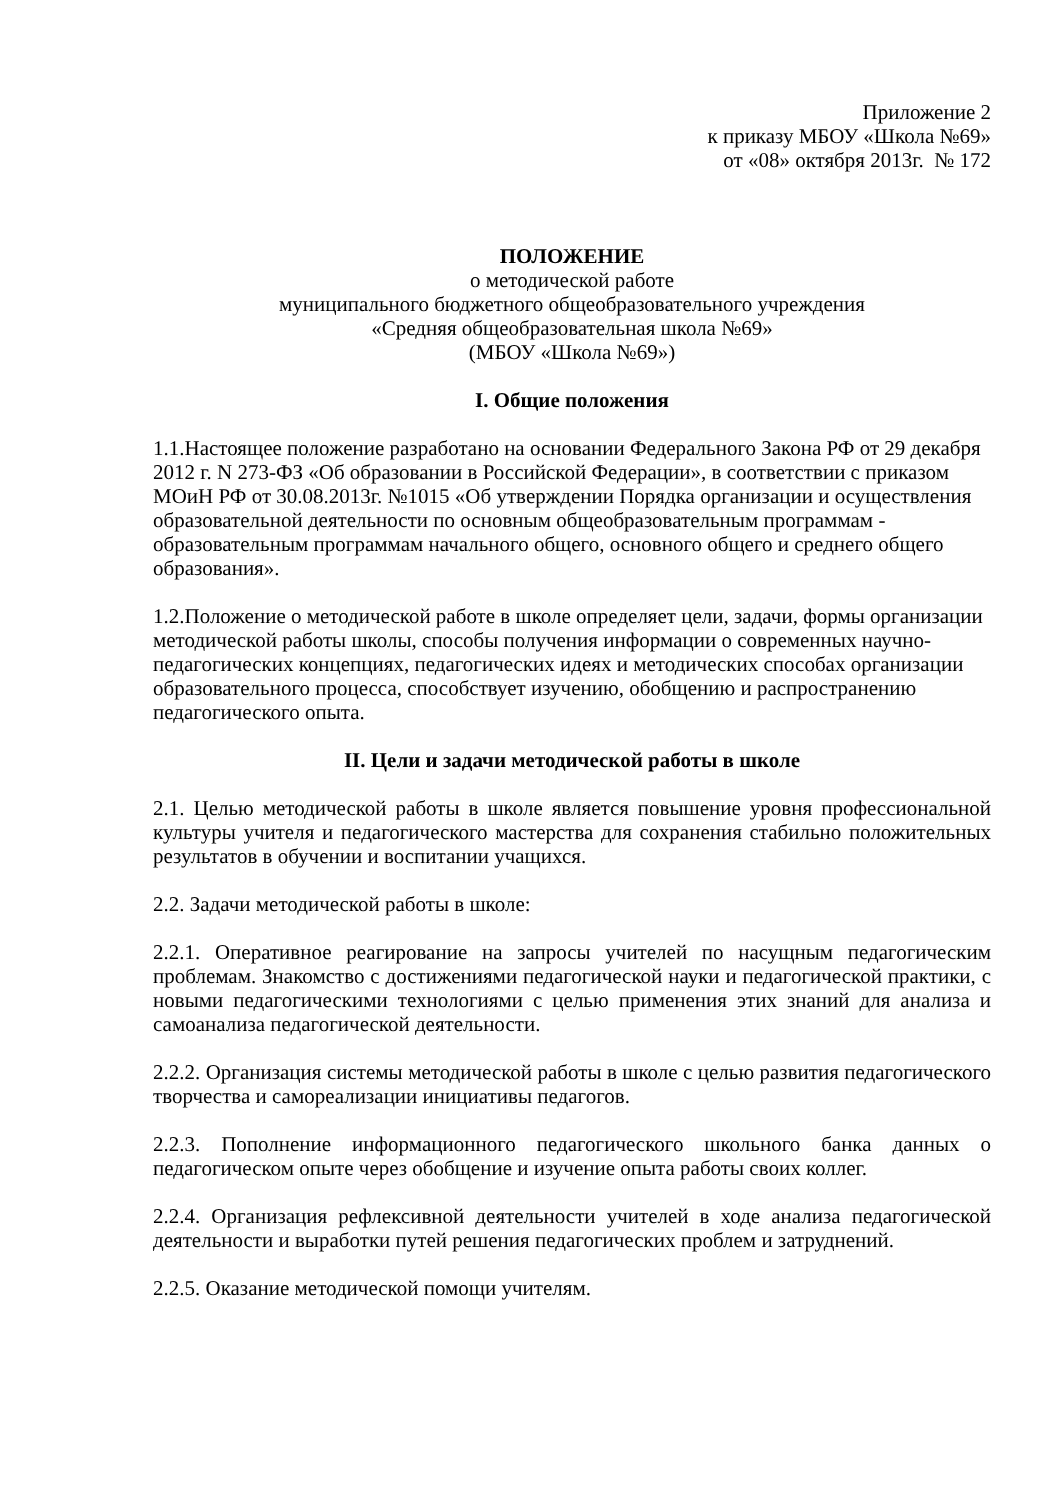Приложение 2
к приказу МБОУ «Школа №69»
от «08» октября 2013г. № 172
ПОЛОЖЕНИЕ
о методической работе
муниципального бюджетного общеобразовательного учреждения
«Средняя общеобразовательная школа №69»
(МБОУ «Школа №69»)
I. Общие положения
1.1.Настоящее положение разработано на основании Федерального Закона РФ от 29 декабря 2012 г. N 273-ФЗ «Об образовании в Российской Федерации», в соответствии с приказом МОиН РФ от 30.08.2013г. №1015 «Об утверждении Порядка организации и осуществления образовательной деятельности по основным общеобразовательным программам - образовательным программам начального общего, основного общего и среднего общего образования».
1.2.Положение о методической работе в школе определяет цели, задачи, формы организации методической работы школы, способы получения информации о современных научно-педагогических концепциях, педагогических идеях и методических способах организации образовательного процесса, способствует изучению, обобщению и распространению педагогического опыта.
II. Цели и задачи методической работы в школе
2.1. Целью методической работы в школе является повышение уровня профессиональной культуры учителя и педагогического мастерства для сохранения стабильно положительных результатов в обучении и воспитании учащихся.
2.2. Задачи методической работы в школе:
2.2.1. Оперативное реагирование на запросы учителей по насущным педагогическим проблемам. Знакомство с достижениями педагогической науки и педагогической практики, с новыми педагогическими технологиями с целью применения этих знаний для анализа и самоанализа педагогической деятельности.
2.2.2. Организация системы методической работы в школе с целью развития педагогического творчества и самореализации инициативы педагогов.
2.2.3. Пополнение информационного педагогического школьного банка данных о педагогическом опыте через обобщение и изучение опыта работы своих коллег.
2.2.4. Организация рефлексивной деятельности учителей в ходе анализа педагогической деятельности и выработки путей решения педагогических проблем и затруднений.
2.2.5. Оказание методической помощи учителям.